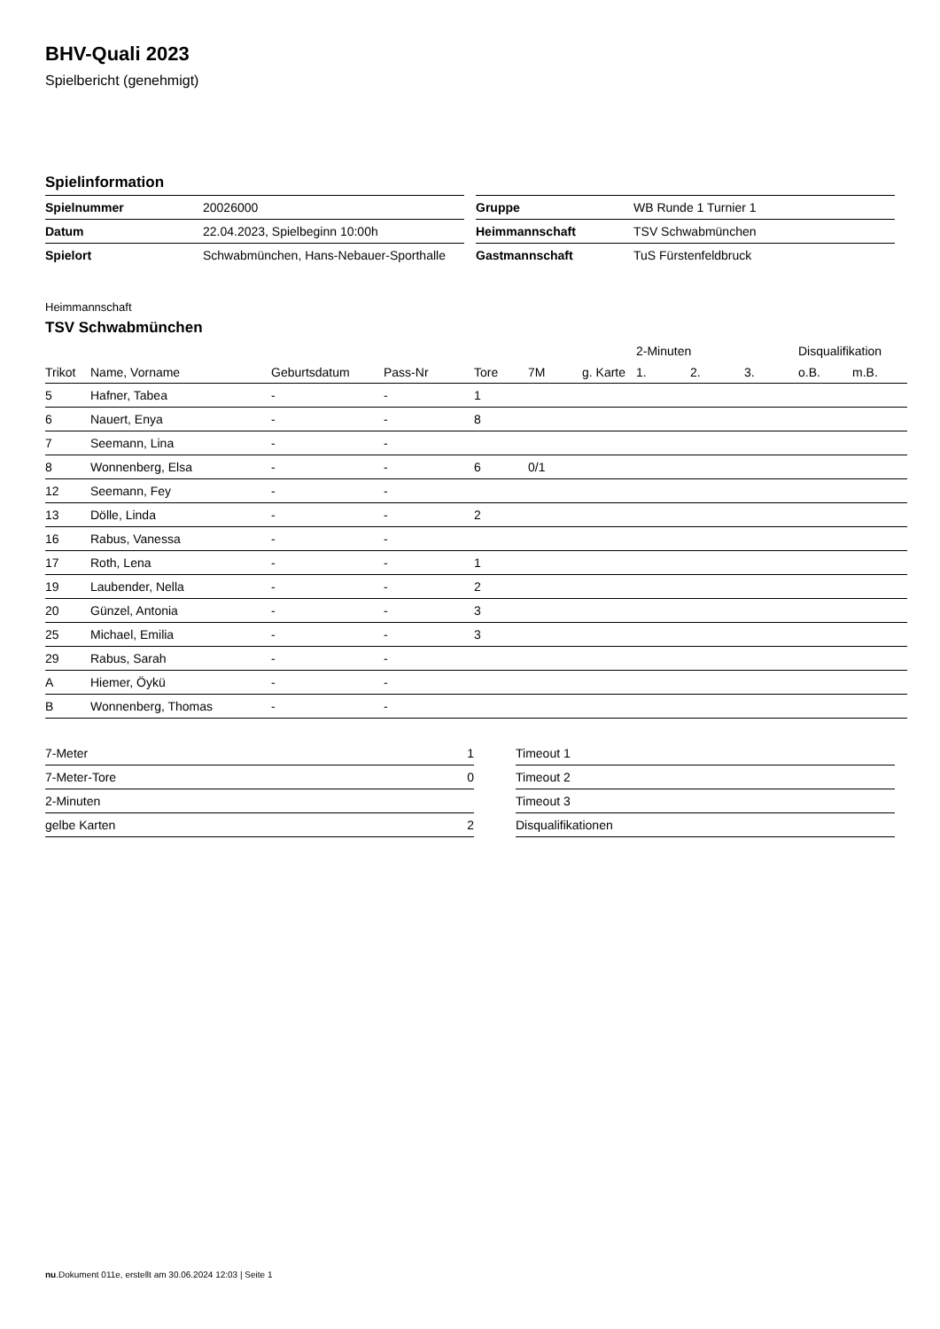BHV-Quali 2023
Spielbericht (genehmigt)
Spielinformation
| Spielnummer | 20026000 |
| Datum | 22.04.2023, Spielbeginn 10:00h |
| Spielort | Schwabmünchen, Hans-Nebauer-Sporthalle |
| Gruppe | WB Runde 1 Turnier 1 |
| Heimmannschaft | TSV Schwabmünchen |
| Gastmannschaft | TuS Fürstenfeldbruck |
Heimmannschaft
TSV Schwabmünchen
| | | | | | | | 2-Minuten | | | Disqualifikation | |
| --- | --- | --- | --- | --- | --- | --- | --- | --- | --- | --- | --- |
| Trikot | Name, Vorname | Geburtsdatum | Pass-Nr | Tore | 7M | g. Karte | 1. | 2. | 3. | o.B. | m.B. |
| 5 | Hafner, Tabea | - | - | 1 | | | | | | | |
| 6 | Nauert, Enya | - | - | 8 | | | | | | | |
| 7 | Seemann, Lina | - | - | | | | | | | | |
| 8 | Wonnenberg, Elsa | - | - | 6 | 0/1 | | | | | | |
| 12 | Seemann, Fey | - | - | | | | | | | | |
| 13 | Dölle, Linda | - | - | 2 | | | | | | | |
| 16 | Rabus, Vanessa | - | - | | | | | | | | |
| 17 | Roth, Lena | - | - | 1 | | | | | | | |
| 19 | Laubender, Nella | - | - | 2 | | | | | | | |
| 20 | Günzel, Antonia | - | - | 3 | | | | | | | |
| 25 | Michael, Emilia | - | - | 3 | | | | | | | |
| 29 | Rabus, Sarah | - | - | | | | | | | | |
| A | Hiemer, Öykü | - | - | | | | | | | | |
| B | Wonnenberg, Thomas | - | - | | | | | | | | |
| 7-Meter | 1 |
| 7-Meter-Tore | 0 |
| 2-Minuten | |
| gelbe Karten | 2 |
| Timeout 1 |
| Timeout 2 |
| Timeout 3 |
| Disqualifikationen |
nu.Dokument 011e, erstellt am 30.06.2024 12:03 | Seite 1